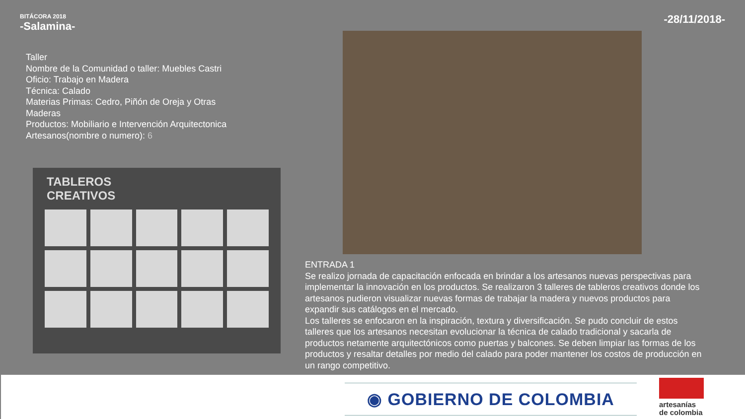BITÁCORA 2018
-Salamina-
-28/11/2018-
Taller
Nombre de la Comunidad o taller: Muebles Castri
Oficio: Trabajo en Madera
Técnica: Calado
Materias Primas: Cedro, Piñón de Oreja y Otras Maderas
Productos: Mobiliario e Intervención Arquitectonica
Artesanos(nombre o numero): 6
TABLEROS
CREATIVOS
ENTRADA 1
Se realizo jornada de capacitación enfocada en brindar a los artesanos nuevas perspectivas para implementar la innovación en los productos. Se realizaron 3 talleres de tableros creativos donde los artesanos pudieron visualizar nuevas formas de trabajar la madera y nuevos productos para expandir sus catálogos en el mercado.
Los talleres se enfocaron en la inspiración, textura y diversificación. Se pudo concluir de estos talleres que los artesanos necesitan evolucionar la técnica de calado tradicional y sacarla de productos netamente arquitectónicos como puertas y balcones. Se deben limpiar las formas de los productos y resaltar detalles por medio del calado para poder mantener los costos de producción en un rango competitivo.
◉ GOBIERNO DE COLOMBIA
artesanías
de colombia